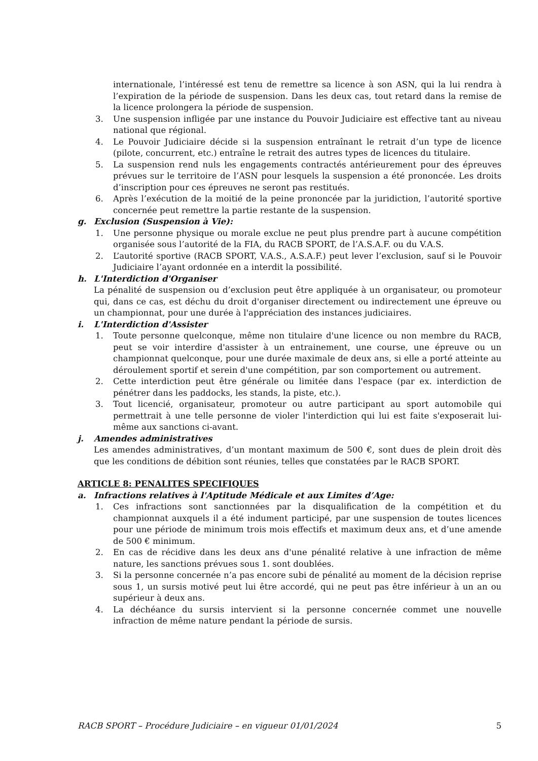internationale, l’intéressé est tenu de remettre sa licence à son ASN, qui la lui rendra à l’expiration de la période de suspension. Dans les deux cas, tout retard dans la remise de la licence prolongera la période de suspension.
3. Une suspension infligée par une instance du Pouvoir Judiciaire est effective tant au niveau national que régional.
4. Le Pouvoir Judiciaire décide si la suspension entraînant le retrait d’un type de licence (pilote, concurrent, etc.) entraîne le retrait des autres types de licences du titulaire.
5. La suspension rend nuls les engagements contractés antérieurement pour des épreuves prévues sur le territoire de l’ASN pour lesquels la suspension a été prononcée. Les droits d’inscription pour ces épreuves ne seront pas restitués.
6. Après l’exécution de la moitié de la peine prononcée par la juridiction, l’autorité sportive concernée peut remettre la partie restante de la suspension.
g. Exclusion (Suspension à Vie):
1. Une personne physique ou morale exclue ne peut plus prendre part à aucune compétition organisée sous l’autorité de la FIA, du RACB SPORT, de l’A.S.A.F. ou du V.A.S.
2. L’autorité sportive (RACB SPORT, V.A.S., A.S.A.F.) peut lever l’exclusion, sauf si le Pouvoir Judiciaire l’ayant ordonnée en a interdit la possibilité.
h. L'Interdiction d'Organiser
La pénalité de suspension ou d’exclusion peut être appliquée à un organisateur, ou promoteur qui, dans ce cas, est déchu du droit d'organiser directement ou indirectement une épreuve ou un championnat, pour une durée à l'appréciation des instances judiciaires.
i. L'Interdiction d'Assister
1. Toute personne quelconque, même non titulaire d'une licence ou non membre du RACB, peut se voir interdire d'assister à un entrainement, une course, une épreuve ou un championnat quelconque, pour une durée maximale de deux ans, si elle a porté atteinte au déroulement sportif et serein d'une compétition, par son comportement ou autrement.
2. Cette interdiction peut être générale ou limitée dans l'espace (par ex. interdiction de pénétrer dans les paddocks, les stands, la piste, etc.).
3. Tout licencié, organisateur, promoteur ou autre participant au sport automobile qui permettrait à une telle personne de violer l'interdiction qui lui est faite s'exposerait lui-même aux sanctions ci-avant.
j. Amendes administratives
Les amendes administratives, d’un montant maximum de 500 €, sont dues de plein droit dès que les conditions de débition sont réunies, telles que constatées par le RACB SPORT.
ARTICLE 8: PENALITES SPECIFIQUES
a. Infractions relatives à l'Aptitude Médicale et aux Limites d’Age:
1. Ces infractions sont sanctionnées par la disqualification de la compétition et du championnat auxquels il a été indument participé, par une suspension de toutes licences pour une période de minimum trois mois effectifs et maximum deux ans, et d’une amende de 500 € minimum.
2. En cas de récidive dans les deux ans d'une pénalité relative à une infraction de même nature, les sanctions prévues sous 1. sont doublées.
3. Si la personne concernée n’a pas encore subi de pénalité au moment de la décision reprise sous 1, un sursis motivé peut lui être accordé, qui ne peut pas être inférieur à un an ou supérieur à deux ans.
4. La déchéance du sursis intervient si la personne concernée commet une nouvelle infraction de même nature pendant la période de sursis.
RACB SPORT – Procédure Judiciaire – en vigueur 01/01/2024 5